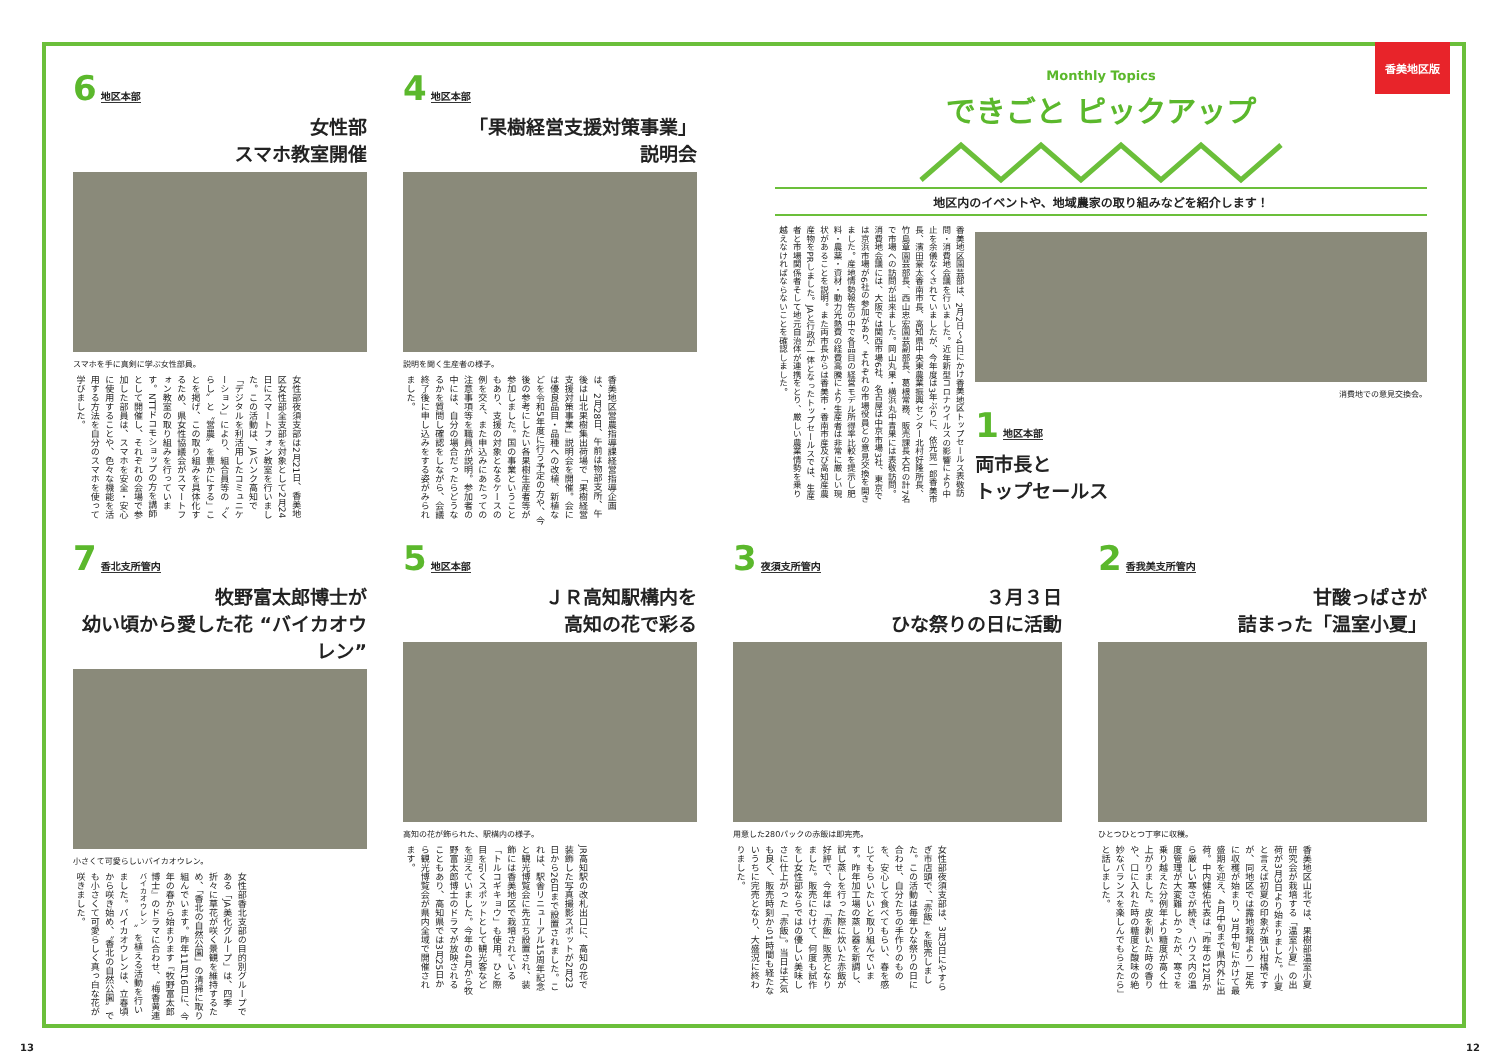香美地区版
6 地区本部
女性部
スマホ教室開催
スマホを手に真剣に学ぶ女性部員。
女性部夜須支部は2月21日、香美地区女性部全支部を対象として2月24日にスマートフォン教室を行いました。この活動は、JAバンク高知で「デジタルを利活用したコミュニケーション」により、組合員等の〝くらし〟と〝営農〟を豊かにする」ことを掲げ、この取り組みを具体化するため、県女性協議会がスマートフォン教室の取り組みを行っています。NTTドコモショップの方を講師として開催し、それぞれの会場で参加した部員は、スマホを安全・安心に使用することや、色々な機能を活用する方法を自分のスマホを使って学びました。
4 地区本部
「果樹経営支援対策事業」
説明会
説明を聞く生産者の様子。
香美地区営農指導課経営指導企画は、2月28日、午前は物部支所、午後は山北果樹集出荷場で「果樹経営支援対策事業」説明会を開催。会には優良品目・品種への改植、新植などを令和5年度に行う予定の方や、今後の参考にしたい各果樹生産者等が参加しました。国の事業ということもあり、支援の対象となるケースの例を交え、また申込みにあたっての注意事項等を職員が説明。参加者の中には、自分の場合だったらどうなるかを質問し確認をしながら、会議終了後に申し込みをする姿がみられました。
Monthly Topics
できごと ピックアップ
地区内のイベントや、地域農家の取り組みなどを紹介します！
香美地区園芸部は、2月2日〜4日にかけ香美地区トップセールス表敬訪問・消費地会議を行いました。近年新型コロナウイルスの影響により中止を余儀なくされていましたが、今年度は3年ぶりに、依光晃一郎香美市長、濱田豪太香南市長、高知県中央東農業振興センター北村好隆所長、竹島章園芸部長、西山忠宏園芸副部長、葛根常務、販売課長大石の計7名で市場への訪問が出来ました。岡山丸果・横浜丸中青果には表敬訪問。消費地会議には、大阪では関西市場6社、名古屋は中京市場3社、東京では京浜市場が6社の参加があり、それぞれの市場役員との意見交換を開きました。産地情勢報告の中で各品目の経営モデル所得率比較を提示し肥料・農薬・資材・動力光熱費の経費高騰により生産者は非常に厳しい現状があることを説明。また両市長からは香美市・香南市産及び高知産農産物をPRしました。JAと行政が一体となったトップセールスでは、生産者と市場関係者そして地元自治体が連携をとり、厳しい農業情勢を乗り越えなければならないことを確認しました。
消費地での意見交換会。
1 地区本部
両市長と
トップセールス
7 香北支所管内
牧野富太郎博士が
幼い頃から愛した花 “バイカオウレン”
小さくて可愛らしいバイカオウレン。
女性部香北支部の目的別グループである「JA美化グループ」は、四季折々に草花が咲く景観を維持するため、「香北の自然公園」の清掃に取り組んでいます。昨年11月16日に、今年の春から始まります『牧野富太郎博士』のドラマに合わせ、〝梅香黄連<sup>バイカオウレン</sup>〟を植える活動を行いました。バイカオウレンは、立春頃から咲き始め、〝香北の自然公園〟でも小さくて可愛らしく真っ白な花が咲きました。
5 地区本部
ＪＲ高知駅構内を
高知の花で彩る
高知の花が飾られた、駅構内の様子。
JR高知駅の改札出口に、高知の花で装飾した写真撮影スポットが2月23日から26日まで設置されました。これは、駅舎リニューアル15周年記念と観光博覧会に先立ち設置され、装飾には香美地区で栽培されている「トルコギキョウ」も使用。ひと際目を引くスポットとして観光客などを迎えていました。今年の4月から牧野富太郎博士のドラマが放映されることもあり、高知県では3月25日から観光博覧会が県内全域で開催されます。
3 夜須支所管内
３月３日
ひな祭りの日に活動
用意した280パックの赤飯は即完売。
女性部夜須支部は、3月3日にやすらぎ市店頭で、「赤飯」を販売しました。この活動は毎年ひな祭りの日に合わせ、自分たちの手作りのものを、安心して食べてもらい、春を感じてもらいたいと取り組んでいます。昨年加工場の蒸し器を新調し、試し蒸しを行った際に炊いた赤飯が好評で、今年は「赤飯」販売となりました。販売にむけて、何度も試作をし女性部ならではの優しい美味しさに仕上がった「赤飯」。当日は天気も良く、販売時刻から1時間も経たないうちに完売となり、大盛況に終わりました。
2 香我美支所管内
甘酸っぱさが
詰まった「温室小夏」
ひとつひとつ丁寧に収穫。
香美地区山北では、果樹部温室小夏研究会が栽培する「温室小夏」の出荷が3月3日より始まりました。小夏と言えば初夏の印象が強い柑橘ですが、同地区では露地栽培より一足先に収穫が始まり、3月中旬にかけて最盛期を迎え、4月中旬まで県内外に出荷。中内健佑代表は「昨年の12月から厳しい寒さが続き、ハウス内の温度管理が大変難しかったが、寒さを乗り越えた分例年より糖度が高く仕上がりました。皮を剥いた時の香りや、口に入れた時の糖度と酸味の絶妙なバランスを楽しんでもらえたら」と話しました。
13 12